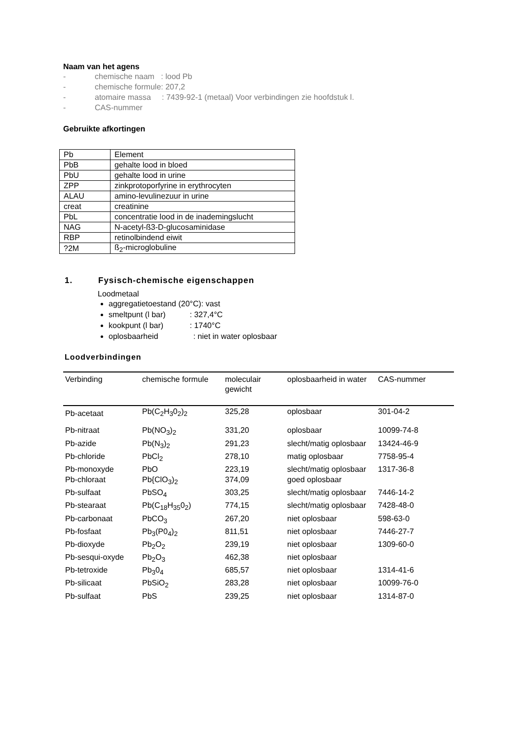Naam van het agens
- chemische naam : lood Pb
- chemische formule: 207,2
- atomaire massa : 7439-92-1 (metaal) Voor verbindingen zie hoofdstuk l.
- CAS-nummer
Gebruikte afkortingen
| Pb | Element |
| PbB | gehalte lood in bloed |
| PbU | gehalte lood in urine |
| ZPP | zinkprotoporfyrine in erythrocyten |
| ALAU | amino-levulinezuur in urine |
| creat | creatinine |
| PbL | concentratie lood in de inademingslucht |
| NAG | N-acetyl-ß3-D-glucosaminidase |
| RBP | retinolbindend eiwit |
| ?2M | ß<sub>2</sub>-microglobuline |
1. Fysisch-chemische eigenschappen
Loodmetaal
aggregatietoestand (20°C): vast
smeltpunt (l bar) : 327,4°C
kookpunt (l bar) : 1740°C
oplosbaarheid : niet in water oplosbaar
Loodverbindingen
| Verbinding | chemische formule | moleculair gewicht | oplosbaarheid in water | CAS-nummer |
| --- | --- | --- | --- | --- |
| Pb-acetaat | Pb(C<sub>2</sub>H<sub>3</sub>0<sub>2</sub>)<sub>2</sub> | 325,28 | oplosbaar | 301-04-2 |
| Pb-nitraat | Pb(NO<sub>3</sub>)<sub>2</sub> | 331,20 | oplosbaar | 10099-74-8 |
| Pb-azide | Pb(N<sub>3</sub>)<sub>2</sub> | 291,23 | slecht/matig oplosbaar | 13424-46-9 |
| Pb-chloride | PbCl<sub>2</sub> | 278,10 | matig oplosbaar | 7758-95-4 |
| Pb-monoxyde | PbO | 223,19 | slecht/matig oplosbaar | 1317-36-8 |
| Pb-chloraat | Pb{ClO<sub>3</sub>)<sub>2</sub> | 374,09 | goed oplosbaar | |
| Pb-sulfaat | PbSO<sub>4</sub> | 303,25 | slecht/matig oplosbaar | 7446-14-2 |
| Pb-stearaat | Pb(C<sub>18</sub>H<sub>35</sub>0<sub>2</sub>) | 774,15 | slecht/matig oplosbaar | 7428-48-0 |
| Pb-carbonaat | PbCO<sub>3</sub> | 267,20 | niet oplosbaar | 598-63-0 |
| Pb-fosfaat | Pb<sub>3</sub>(P0<sub>4</sub>)<sub>2</sub> | 811,51 | niet oplosbaar | 7446-27-7 |
| Pb-dioxyde | Pb<sub>2</sub>O<sub>2</sub> | 239,19 | niet oplosbaar | 1309-60-0 |
| Pb-sesqui-oxyde | Pb<sub>2</sub>O<sub>3</sub> | 462,38 | niet oplosbaar | |
| Pb-tetroxide | Pb<sub>3</sub>0<sub>4</sub> | 685,57 | niet oplosbaar | 1314-41-6 |
| Pb-silicaat | PbSiO<sub>2</sub> | 283,28 | niet oplosbaar | 10099-76-0 |
| Pb-sulfaat | PbS | 239,25 | niet oplosbaar | 1314-87-0 |